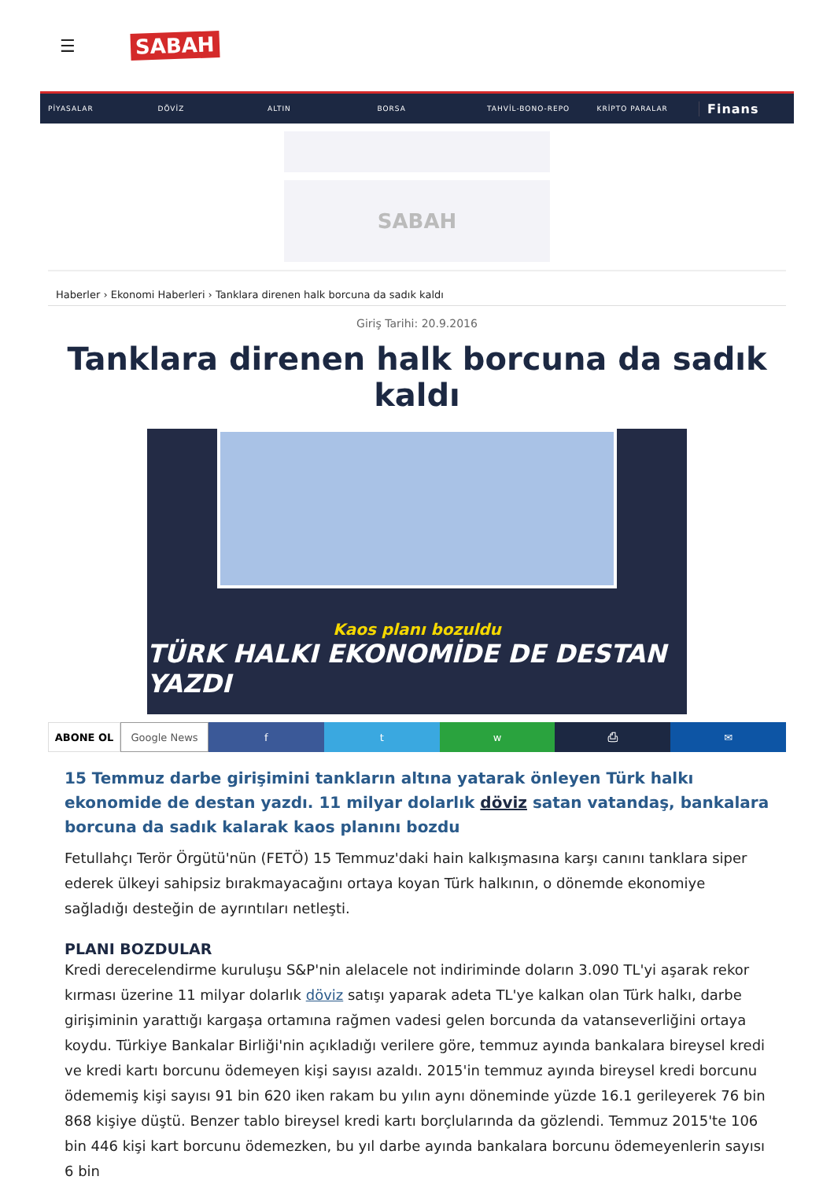☰ SABAH
PİYASALAR DÖVİZ ALTIN BORSA TAHVİL-BONO-REPO KRİPTO PARALAR Finans
SABAH
Haberler › Ekonomi Haberleri › Tanklara direnen halk borcuna da sadık kaldı
Giriş Tarihi: 20.9.2016
Tanklara direnen halk borcuna da sadık kaldı
Kaos planı bozuldu
TÜRK HALKI EKONOMİDE DE DESTAN YAZDI
ABONE OL Google News f t w ⎙ ✉
15 Temmuz darbe girişimini tankların altına yatarak önleyen Türk halkı ekonomide de destan yazdı. 11 milyar dolarlık döviz satan vatandaş, bankalara borcuna da sadık kalarak kaos planını bozdu
Fetullahçı Terör Örgütü'nün (FETÖ) 15 Temmuz'daki hain kalkışmasına karşı canını tanklara siper ederek ülkeyi sahipsiz bırakmayacağını ortaya koyan Türk halkının, o dönemde ekonomiye sağladığı desteğin de ayrıntıları netleşti.
PLANI BOZDULAR
Kredi derecelendirme kuruluşu S&P'nin alelacele not indiriminde doların 3.090 TL'yi aşarak rekor kırması üzerine 11 milyar dolarlık döviz satışı yaparak adeta TL'ye kalkan olan Türk halkı, darbe girişiminin yarattığı kargaşa ortamına rağmen vadesi gelen borcunda da vatanseverliğini ortaya koydu. Türkiye Bankalar Birliği'nin açıkladığı verilere göre, temmuz ayında bankalara bireysel kredi ve kredi kartı borcunu ödemeyen kişi sayısı azaldı. 2015'in temmuz ayında bireysel kredi borcunu ödememiş kişi sayısı 91 bin 620 iken rakam bu yılın aynı döneminde yüzde 16.1 gerileyerek 76 bin 868 kişiye düştü. Benzer tablo bireysel kredi kartı borçlularında da gözlendi. Temmuz 2015'te 106 bin 446 kişi kart borcunu ödemezken, bu yıl darbe ayında bankalara borcunu ödemeyenlerin sayısı 6 bin